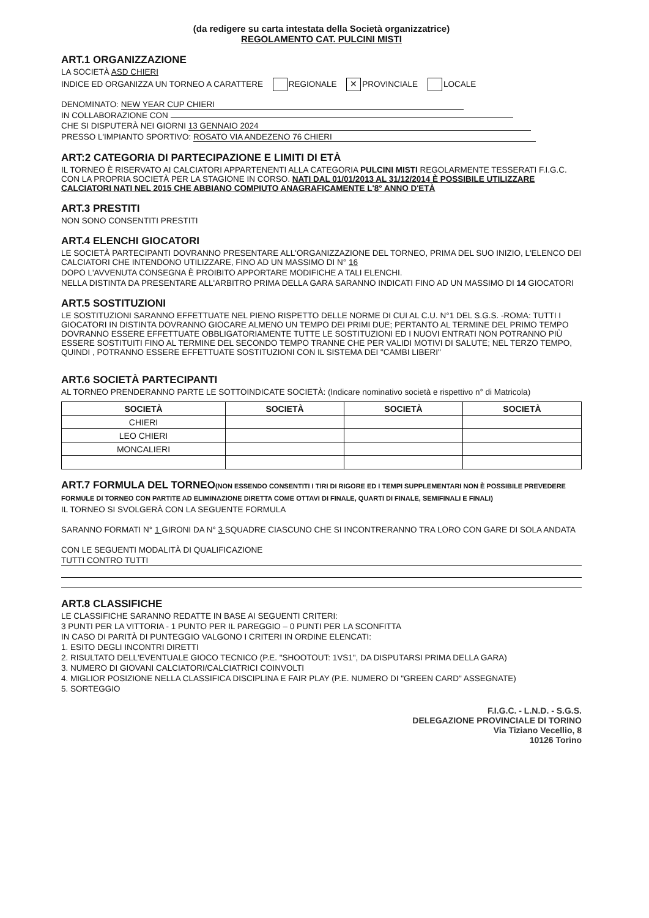(da redigere su carta intestata della Società organizzatrice)
REGOLAMENTO CAT. PULCINI MISTI
ART.1 ORGANIZZAZIONE
LA SOCIETÀ ASD CHIERI
INDICE ED ORGANIZZA UN TORNEO A CARATTERE REGIONALE ✕ PROVINCIALE LOCALE
DENOMINATO: NEW YEAR CUP CHIERI
IN COLLABORAZIONE CON
CHE SI DISPUTERÀ NEI GIORNI 13 GENNAIO 2024
PRESSO L'IMPIANTO SPORTIVO: ROSATO VIA ANDEZENO 76 CHIERI
ART:2 CATEGORIA DI PARTECIPAZIONE E LIMITI DI ETÀ
IL TORNEO È RISERVATO AI CALCIATORI APPARTENENTI ALLA CATEGORIA PULCINI MISTI REGOLARMENTE TESSERATI F.I.G.C. CON LA PROPRIA SOCIETÀ PER LA STAGIONE IN CORSO. NATI DAL 01/01/2013 AL 31/12/2014 È POSSIBILE UTILIZZARE CALCIATORI NATI NEL 2015 CHE ABBIANO COMPIUTO ANAGRAFICAMENTE L'8° ANNO D'ETÀ
ART.3 PRESTITI
NON SONO CONSENTITI PRESTITI
ART.4 ELENCHI GIOCATORI
LE SOCIETÀ PARTECIPANTI DOVRANNO PRESENTARE ALL'ORGANIZZAZIONE DEL TORNEO, PRIMA DEL SUO INIZIO, L'ELENCO DEI CALCIATORI CHE INTENDONO UTILIZZARE, FINO AD UN MASSIMO DI N° 16
DOPO L'AVVENUTA CONSEGNA È PROIBITO APPORTARE MODIFICHE A TALI ELENCHI.
NELLA DISTINTA DA PRESENTARE ALL'ARBITRO PRIMA DELLA GARA SARANNO INDICATI FINO AD UN MASSIMO DI 14 GIOCATORI
ART.5 SOSTITUZIONI
LE SOSTITUZIONI SARANNO EFFETTUATE NEL PIENO RISPETTO DELLE NORME DI CUI AL C.U. N°1 DEL S.G.S. -ROMA: TUTTI I GIOCATORI IN DISTINTA DOVRANNO GIOCARE ALMENO UN TEMPO DEI PRIMI DUE; PERTANTO AL TERMINE DEL PRIMO TEMPO DOVRANNO ESSERE EFFETTUATE OBBLIGATORIAMENTE TUTTE LE SOSTITUZIONI ED I NUOVI ENTRATI NON POTRANNO PIÙ ESSERE SOSTITUITI FINO AL TERMINE DEL SECONDO TEMPO TRANNE CHE PER VALIDI MOTIVI DI SALUTE; NEL TERZO TEMPO, QUINDI , POTRANNO ESSERE EFFETTUATE SOSTITUZIONI CON IL SISTEMA DEI "CAMBI LIBERI"
ART.6 SOCIETÀ PARTECIPANTI
AL TORNEO PRENDERANNO PARTE LE SOTTOINDICATE SOCIETÀ: (Indicare nominativo società e rispettivo n° di Matricola)
| SOCIETÀ | SOCIETÀ | SOCIETÀ | SOCIETÀ |
| --- | --- | --- | --- |
| CHIERI | | | |
| LEO CHIERI | | | |
| MONCALIERI | | | |
ART.7 FORMULA DEL TORNEO(NON ESSENDO CONSENTITI I TIRI DI RIGORE ED I TEMPI SUPPLEMENTARI NON È POSSIBILE PREVEDERE FORMULE DI TORNEO CON PARTITE AD ELIMINAZIONE DIRETTA COME OTTAVI DI FINALE, QUARTI DI FINALE, SEMIFINALI E FINALI)
IL TORNEO SI SVOLGERÀ CON LA SEGUENTE FORMULA
SARANNO FORMATI N° 1 GIRONI DA N° 3 SQUADRE CIASCUNO CHE SI INCONTRERANNO TRA LORO CON GARE DI SOLA ANDATA
CON LE SEGUENTI MODALITÀ DI QUALIFICAZIONE
TUTTI CONTRO TUTTI
ART.8 CLASSIFICHE
LE CLASSIFICHE SARANNO REDATTE IN BASE AI SEGUENTI CRITERI:
3 PUNTI PER LA VITTORIA - 1 PUNTO PER IL PAREGGIO – 0 PUNTI PER LA SCONFITTA
IN CASO DI PARITÀ DI PUNTEGGIO VALGONO I CRITERI IN ORDINE ELENCATI:
1. ESITO DEGLI INCONTRI DIRETTI
2. RISULTATO DELL'EVENTUALE GIOCO TECNICO (P.E. "SHOOTOUT: 1VS1", DA DISPUTARSI PRIMA DELLA GARA)
3. NUMERO DI GIOVANI CALCIATORI/CALCIATRICI COINVOLTI
4. MIGLIOR POSIZIONE NELLA CLASSIFICA DISCIPLINA E FAIR PLAY (P.E. NUMERO DI "GREEN CARD" ASSEGNATE)
5. SORTEGGIO
F.I.G.C. - L.N.D. - S.G.S.
DELEGAZIONE PROVINCIALE DI TORINO
Via Tiziano Vecellio, 8
10126 Torino